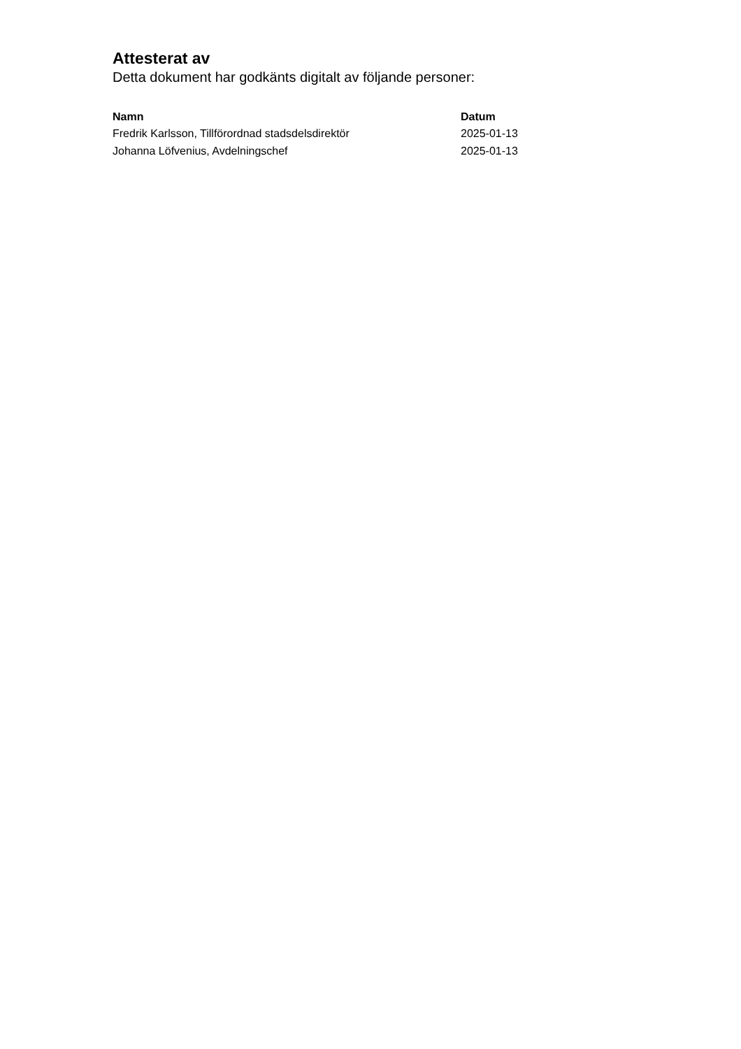Attesterat av
Detta dokument har godkänts digitalt av följande personer:
| Namn | Datum |
| --- | --- |
| Fredrik Karlsson, Tillförordnad stadsdelsdirektör | 2025-01-13 |
| Johanna Löfvenius, Avdelningschef | 2025-01-13 |